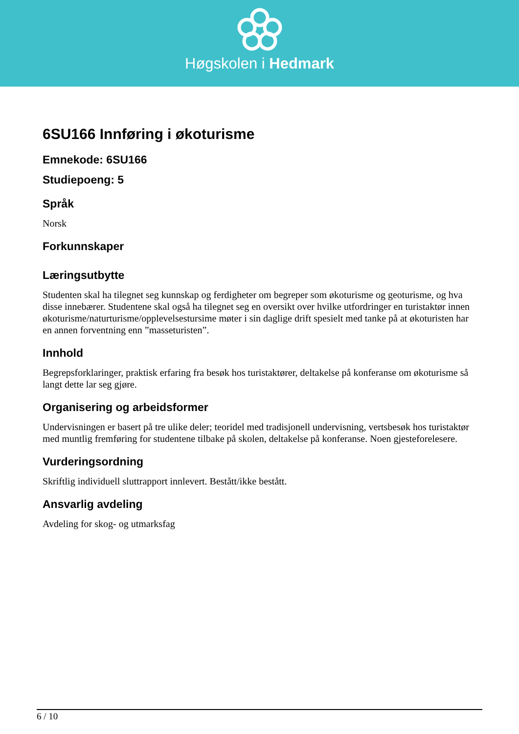Høgskolen i Hedmark
6SU166 Innføring i økoturisme
Emnekode: 6SU166
Studiepoeng: 5
Språk
Norsk
Forkunnskaper
Læringsutbytte
Studenten skal ha tilegnet seg kunnskap og ferdigheter om begreper som økoturisme og geoturisme, og hva disse innebærer. Studentene skal også ha tilegnet seg en oversikt over hvilke utfordringer en turistaktør innen økoturisme/naturturisme/opplevelsestursime møter i sin daglige drift spesielt med tanke på at økoturisten har en annen forventning enn ”masseturisten”.
Innhold
Begrepsforklaringer, praktisk erfaring fra besøk hos turistaktører, deltakelse på konferanse om økoturisme så langt dette lar seg gjøre.
Organisering og arbeidsformer
Undervisningen er basert på tre ulike deler; teoridel med tradisjonell undervisning, vertsbesøk hos turistaktør med muntlig fremføring for studentene tilbake på skolen, deltakelse på konferanse. Noen gjesteforelesere.
Vurderingsordning
Skriftlig individuell sluttrapport innlevert. Bestått/ikke bestått.
Ansvarlig avdeling
Avdeling for skog- og utmarksfag
6 / 10